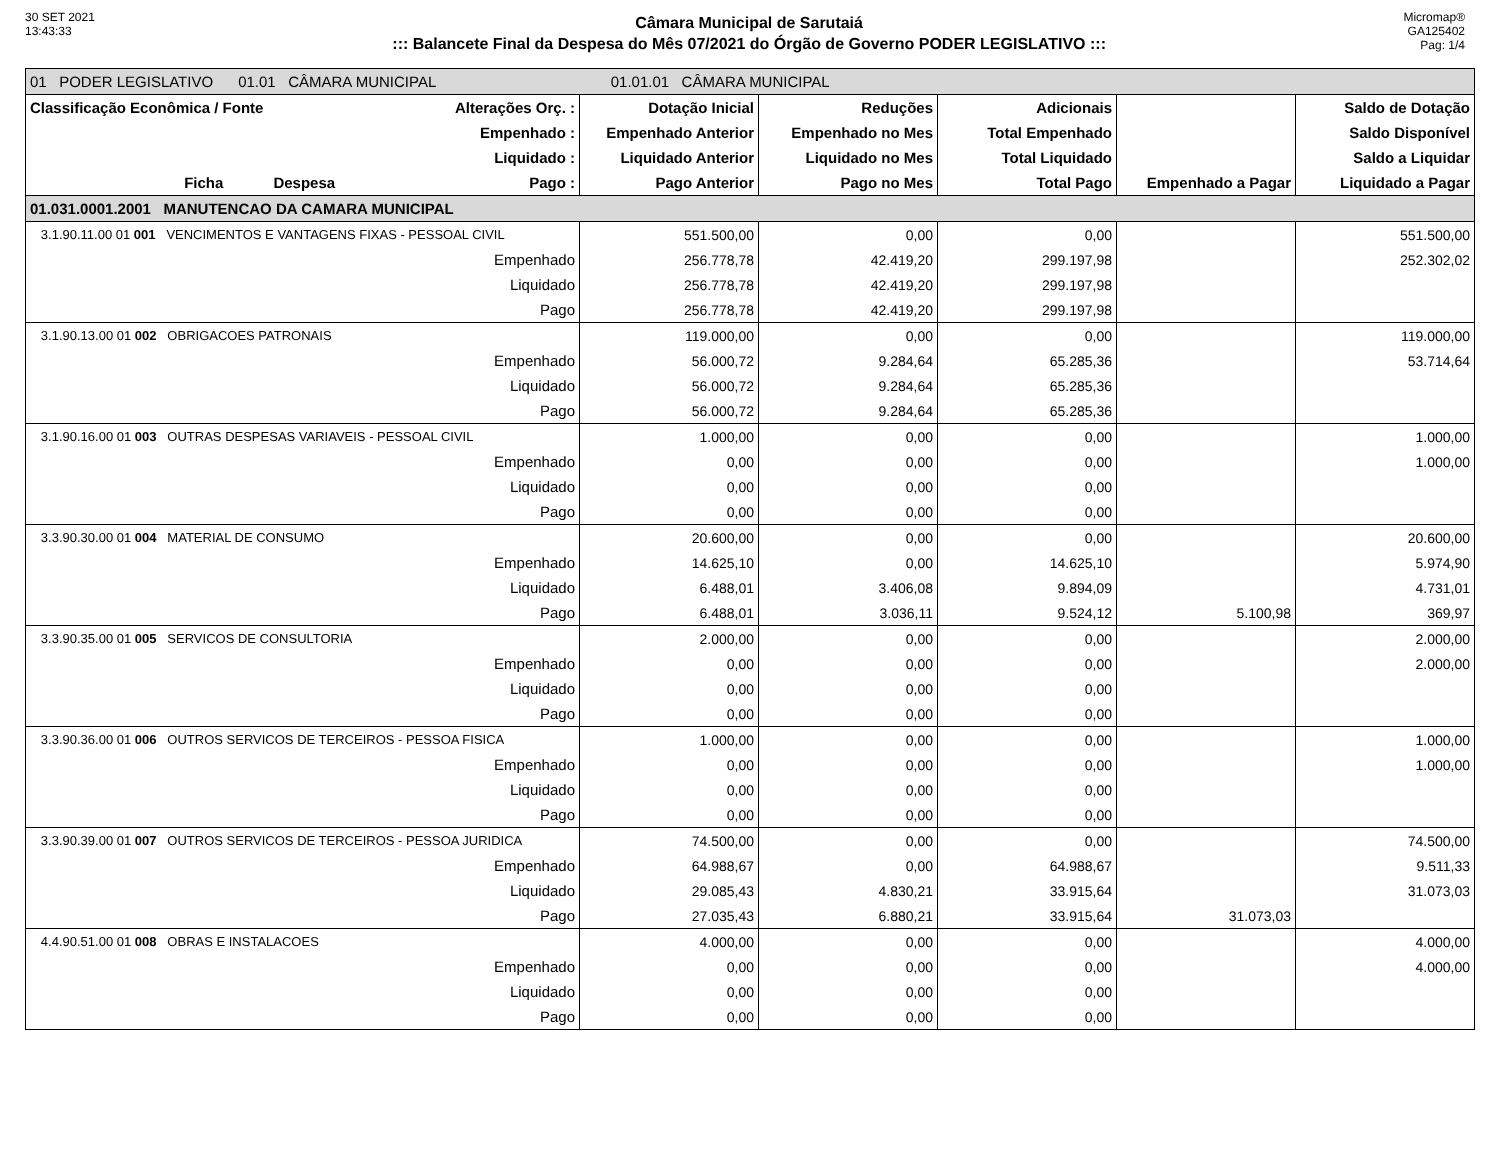30 SET 2021
13:43:33
Câmara Municipal de Sarutaiá
::: Balancete Final da Despesa do Mês 07/2021 do Órgão de Governo PODER LEGISLATIVO :::
Micromap®
GA125402
Pag: 1/4
| 01 PODER LEGISLATIVO 01.01 CÂMARA MUNICIPAL 01.01.01 CÂMARA MUNICIPAL | | | | | | |
| Classificação Econômica / Fonte | Alterações Orç. : | Dotação Inicial | Reduções | Adicionais | | Saldo de Dotação |
| | Empenhado : | Empenhado Anterior | Empenhado no Mes | Total Empenhado | | Saldo Disponível |
| | Liquidado : | Liquidado Anterior | Liquidado no Mes | Total Liquidado | | Saldo a Liquidar |
| Ficha Despesa | Pago : | Pago Anterior | Pago no Mes | Total Pago | Empenhado a Pagar | Liquidado a Pagar |
| 01.031.0001.2001 MANUTENCAO DA CAMARA MUNICIPAL | | | | | | |
| 3.1.90.11.00 01 001 VENCIMENTOS E VANTAGENS FIXAS - PESSOAL CIVIL | | 551.500,00 | 0,00 | 0,00 | | 551.500,00 |
| | Empenhado | 256.778,78 | 42.419,20 | 299.197,98 | | 252.302,02 |
| | Liquidado | 256.778,78 | 42.419,20 | 299.197,98 | | |
| | Pago | 256.778,78 | 42.419,20 | 299.197,98 | | |
| 3.1.90.13.00 01 002 OBRIGACOES PATRONAIS | | 119.000,00 | 0,00 | 0,00 | | 119.000,00 |
| | Empenhado | 56.000,72 | 9.284,64 | 65.285,36 | | 53.714,64 |
| | Liquidado | 56.000,72 | 9.284,64 | 65.285,36 | | |
| | Pago | 56.000,72 | 9.284,64 | 65.285,36 | | |
| 3.1.90.16.00 01 003 OUTRAS DESPESAS VARIAVEIS - PESSOAL CIVIL | | 1.000,00 | 0,00 | 0,00 | | 1.000,00 |
| | Empenhado | 0,00 | 0,00 | 0,00 | | 1.000,00 |
| | Liquidado | 0,00 | 0,00 | 0,00 | | |
| | Pago | 0,00 | 0,00 | 0,00 | | |
| 3.3.90.30.00 01 004 MATERIAL DE CONSUMO | | 20.600,00 | 0,00 | 0,00 | | 20.600,00 |
| | Empenhado | 14.625,10 | 0,00 | 14.625,10 | | 5.974,90 |
| | Liquidado | 6.488,01 | 3.406,08 | 9.894,09 | | 4.731,01 |
| | Pago | 6.488,01 | 3.036,11 | 9.524,12 | 5.100,98 | 369,97 |
| 3.3.90.35.00 01 005 SERVICOS DE CONSULTORIA | | 2.000,00 | 0,00 | 0,00 | | 2.000,00 |
| | Empenhado | 0,00 | 0,00 | 0,00 | | 2.000,00 |
| | Liquidado | 0,00 | 0,00 | 0,00 | | |
| | Pago | 0,00 | 0,00 | 0,00 | | |
| 3.3.90.36.00 01 006 OUTROS SERVICOS DE TERCEIROS - PESSOA FISICA | | 1.000,00 | 0,00 | 0,00 | | 1.000,00 |
| | Empenhado | 0,00 | 0,00 | 0,00 | | 1.000,00 |
| | Liquidado | 0,00 | 0,00 | 0,00 | | |
| | Pago | 0,00 | 0,00 | 0,00 | | |
| 3.3.90.39.00 01 007 OUTROS SERVICOS DE TERCEIROS - PESSOA JURIDICA | | 74.500,00 | 0,00 | 0,00 | | 74.500,00 |
| | Empenhado | 64.988,67 | 0,00 | 64.988,67 | | 9.511,33 |
| | Liquidado | 29.085,43 | 4.830,21 | 33.915,64 | | 31.073,03 |
| | Pago | 27.035,43 | 6.880,21 | 33.915,64 | 31.073,03 | |
| 4.4.90.51.00 01 008 OBRAS E INSTALACOES | | 4.000,00 | 0,00 | 0,00 | | 4.000,00 |
| | Empenhado | 0,00 | 0,00 | 0,00 | | 4.000,00 |
| | Liquidado | 0,00 | 0,00 | 0,00 | | |
| | Pago | 0,00 | 0,00 | 0,00 | | |